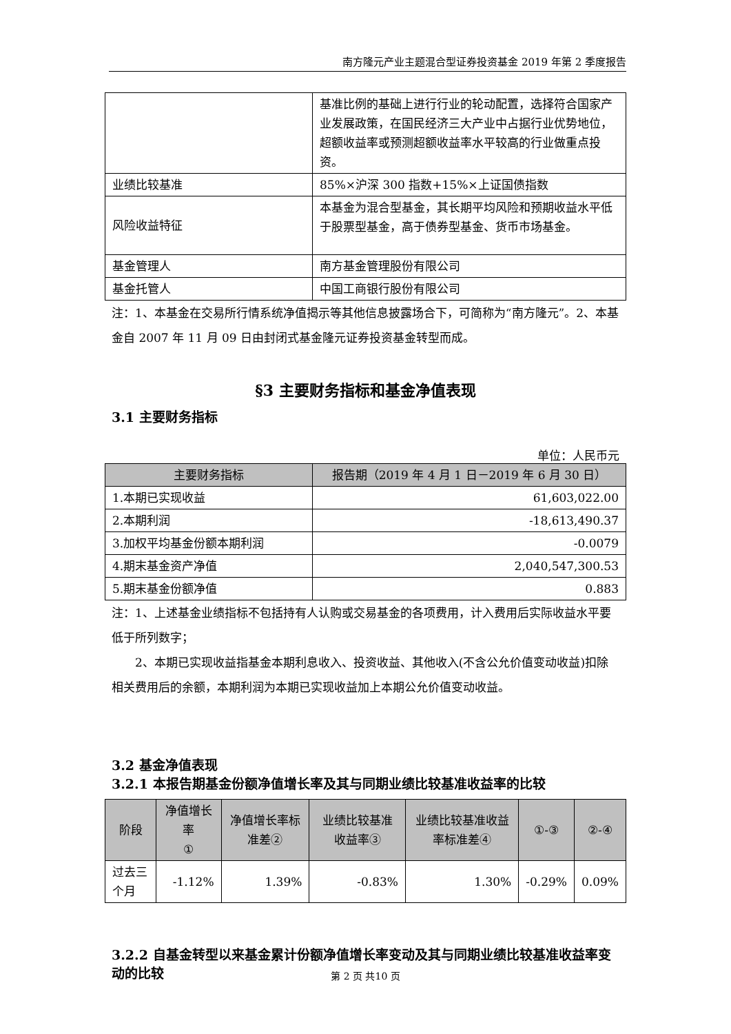南方隆元产业主题混合型证券投资基金 2019 年第 2 季度报告
| | 基准比例的基础上进行行业的轮动配置，选择符合国家产业发展政策，在国民经济三大产业中占据行业优势地位，超额收益率或预测超额收益率水平较高的行业做重点投资。 |
| 业绩比较基准 | 85%×沪深 300 指数+15%×上证国债指数 |
| 风险收益特征 | 本基金为混合型基金，其长期平均风险和预期收益水平低于股票型基金，高于债券型基金、货币市场基金。 |
| 基金管理人 | 南方基金管理股份有限公司 |
| 基金托管人 | 中国工商银行股份有限公司 |
注：1、本基金在交易所行情系统净值揭示等其他信息披露场合下，可简称为“南方隆元”。2、本基金自 2007 年 11 月 09 日由封闭式基金隆元证券投资基金转型而成。
§3 主要财务指标和基金净值表现
3.1 主要财务指标
单位：人民币元
| 主要财务指标 | 报告期（2019 年 4 月 1 日－2019 年 6 月 30 日） |
| --- | --- |
| 1.本期已实现收益 | 61,603,022.00 |
| 2.本期利润 | -18,613,490.37 |
| 3.加权平均基金份额本期利润 | -0.0079 |
| 4.期末基金资产净值 | 2,040,547,300.53 |
| 5.期末基金份额净值 | 0.883 |
注：1、上述基金业绩指标不包括持有人认购或交易基金的各项费用，计入费用后实际收益水平要低于所列数字；
2、本期已实现收益指基金本期利息收入、投资收益、其他收入(不含公允价值变动收益)扣除相关费用后的余额，本期利润为本期已实现收益加上本期公允价值变动收益。
3.2 基金净值表现
3.2.1 本报告期基金份额净值增长率及其与同期业绩比较基准收益率的比较
| 阶段 | 净值增长率 ① | 净值增长率标准差② | 业绩比较基准收益率③ | 业绩比较基准收益率标准差④ | ①-③ | ②-④ |
| --- | --- | --- | --- | --- | --- | --- |
| 过去三个月 | -1.12% | 1.39% | -0.83% | 1.30% | -0.29% | 0.09% |
3.2.2 自基金转型以来基金累计份额净值增长率变动及其与同期业绩比较基准收益率变动的比较
第 2 页 共10 页